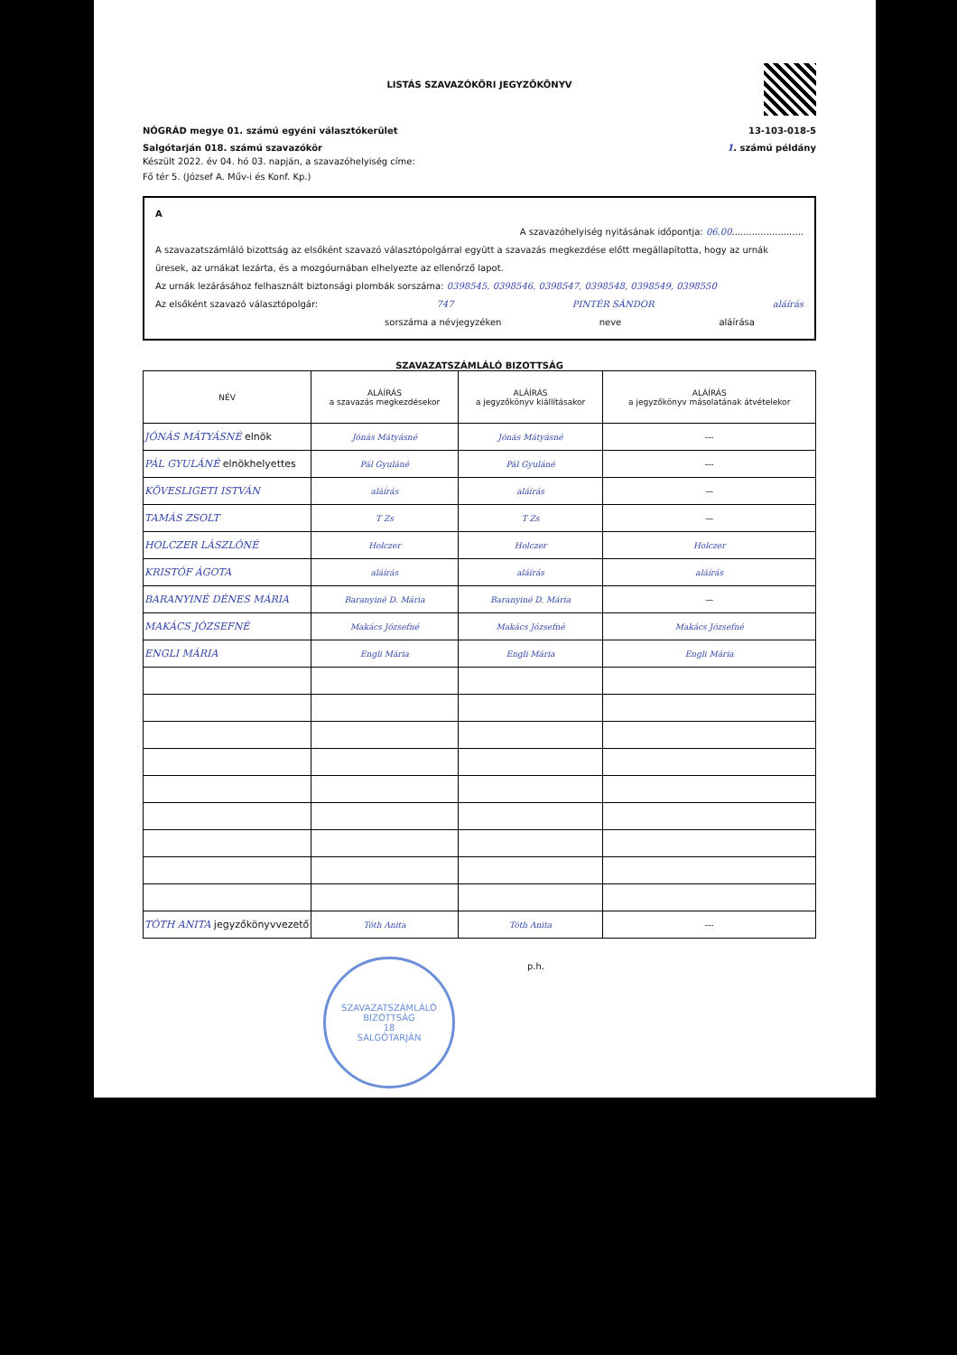LISTÁS SZAVAZÓKÖRI JEGYZŐKÖNYV
NÓGRÁD megye 01. számú egyéni választókerület 13-103-018-5
Salgótarján 018. számú szavazókör 1. számú példány
Készült 2022. év 04. hó 03. napján, a szavazóhelyiség címe:
Fő tér 5. (József A. Műv-i és Konf. Kp.)
A
A szavazóhelyiség nyitásának időpontja: 06.00.........................
A szavazatszámláló bizottság az elsőként szavazó választópolgárral együtt a szavazás megkezdése előtt megállapította, hogy az urnák üresek, az urnákat lezárta, és a mozgóurnában elhelyezte az ellenőrző lapot.
Az urnák lezárásához felhasznált biztonsági plombák sorszáma: 0398545, 0398546, 0398547, 0398548, 0398549, 0398550
Az elsőként szavazó választópolgár: 747 PINTÉR SÁNDOR aláírás
sorszáma a névjegyzéken neve aláírása
SZAVAZATSZÁMLÁLÓ BIZOTTSÁG
| NÉV | ALÁÍRÁS a szavazás megkezdésekor | ALÁÍRÁS a jegyzőkönyv kiállításakor | ALÁÍRÁS a jegyzőkönyv másolatának átvételekor |
| --- | --- | --- | --- |
| JÓNÁS MÁTYÁSNÉ elnök | Jónás Mátyásné | Jónás Mátyásné | --- |
| PÁL GYULÁNÉ elnökhelyettes | Pál Gyuláné | Pál Gyuláné | --- |
| KÖVESLIGETI ISTVÁN | aláírás | aláírás | — |
| TAMÁS ZSOLT | T Zs | T Zs | — |
| HOLCZER LÁSZLÓNÉ | Holczer | Holczer | Holczer |
| KRISTÓF ÁGOTA | aláírás | aláírás | aláírás |
| BARANYINÉ DÉNES MÁRIA | Baranyiné D. Mária | Baranyiné D. Mária | — |
| MAKÁCS JÓZSEFNÉ | Makács Józsefné | Makács Józsefné | Makács Józsefné |
| ENGLI MÁRIA | Engli Mária | Engli Mária | Engli Mária |
| TÓTH ANITA jegyzőkönyvvezető | Tóth Anita | Tóth Anita | --- |
SZAVAZATSZÁMLÁLÓ BIZOTTSÁG
18
SALGÓTARJÁN
p.h.